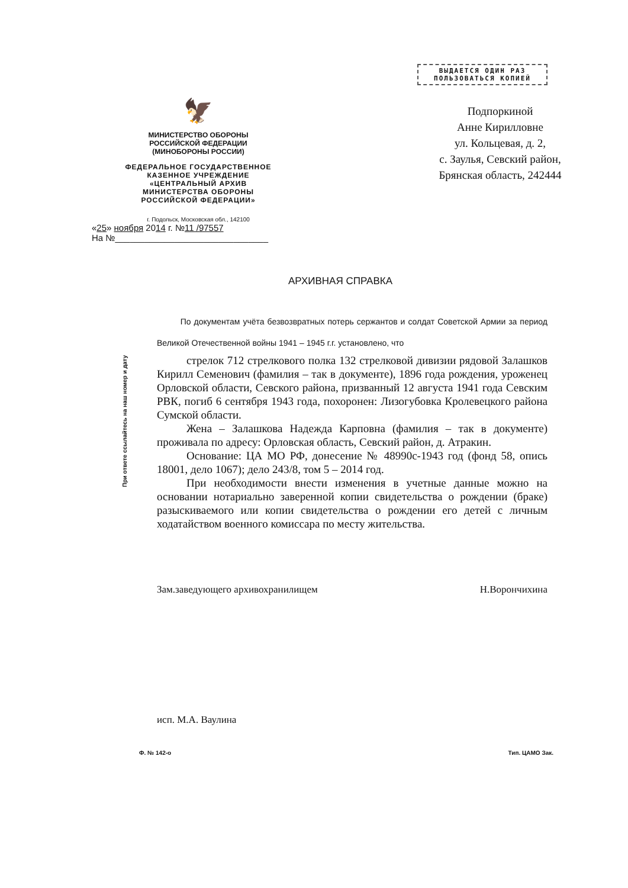При ответе ссылайтесь на наш номер и дату
ВЫДАЕТСЯ ОДИН РАЗ
ПОЛЬЗОВАТЬСЯ КОПИЕЙ
🦅
МИНИСТЕРСТВО ОБОРОНЫ
РОССИЙСКОЙ ФЕДЕРАЦИИ
(МИНОБОРОНЫ РОССИИ)
ФЕДЕРАЛЬНОЕ ГОСУДАРСТВЕННОЕ
КАЗЕННОЕ УЧРЕЖДЕНИЕ
«ЦЕНТРАЛЬНЫЙ АРХИВ
МИНИСТЕРСТВА ОБОРОНЫ
РОССИЙСКОЙ ФЕДЕРАЦИИ»
г. Подольск, Московская обл., 142100
«25» ноября 2014 г. №11 /97557
На №_______________________________
Подпоркиной
Анне Кирилловне
ул. Кольцевая, д. 2,
с. Заулья, Севский район,
Брянская область, 242444
АРХИВНАЯ СПРАВКА
По документам учёта безвозвратных потерь сержантов и солдат Советской Армии за период Великой Отечественной войны 1941 – 1945 г.г. установлено, что
стрелок 712 стрелкового полка 132 стрелковой дивизии рядовой Залашков Кирилл Семенович (фамилия – так в документе), 1896 года рождения, уроженец Орловской области, Севского района, призванный 12 августа 1941 года Севским РВК, погиб 6 сентября 1943 года, похоронен: Лизогубовка Кролевецкого района Сумской области.
Жена – Залашкова Надежда Карповна (фамилия – так в документе) проживала по адресу: Орловская область, Севский район, д. Атракин.
Основание: ЦА МО РФ, донесение № 48990с-1943 год (фонд 58, опись 18001, дело 1067); дело 243/8, том 5 – 2014 год.
При необходимости внести изменения в учетные данные можно на основании нотариально заверенной копии свидетельства о рождении (браке) разыскиваемого или копии свидетельства о рождении его детей с личным ходатайством военного комиссара по месту жительства.
Зам.заведующего архивохранилищем Н.Ворончихина
исп. М.А. Ваулина
Ф. № 142-о Тип. ЦАМО Зак.